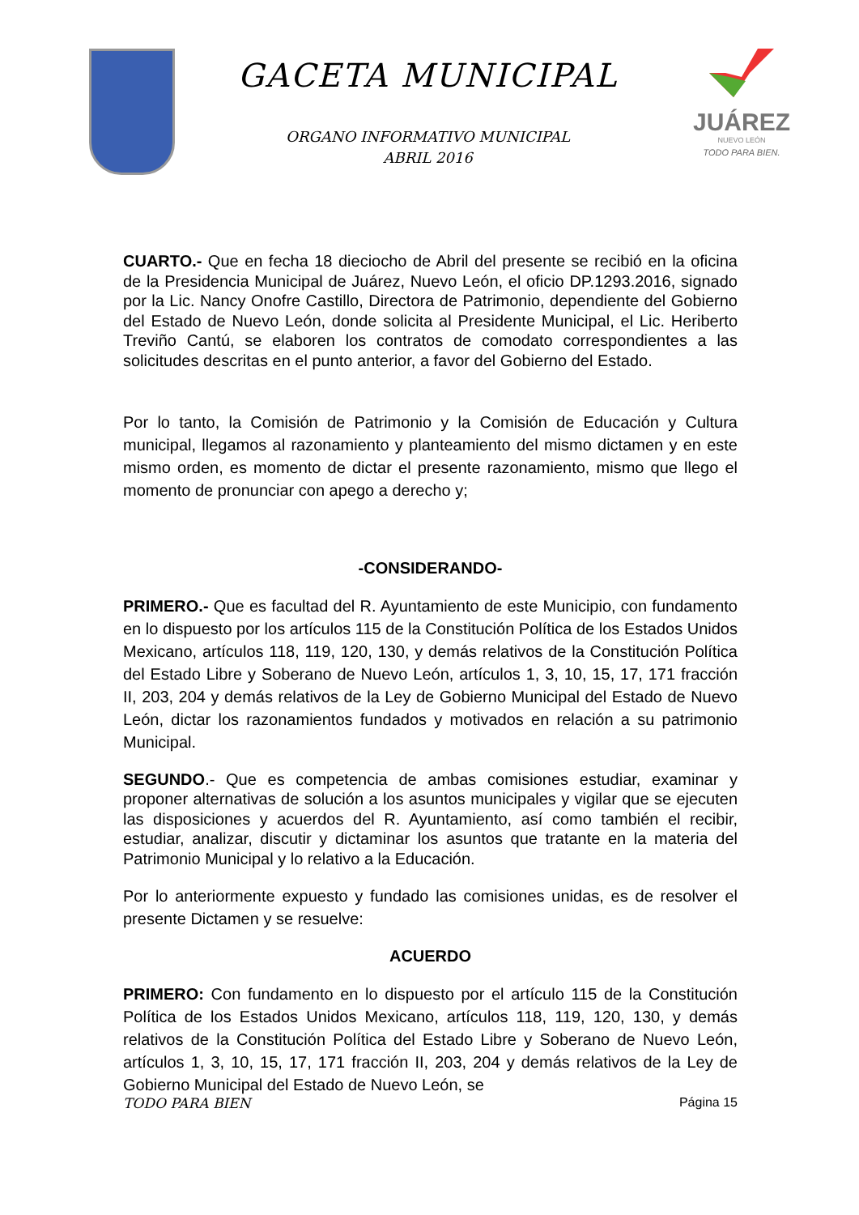GACETA MUNICIPAL
ORGANO INFORMATIVO MUNICIPAL
ABRIL 2016
JUÁREZ
NUEVO LEÓN
TODO PARA BIEN.
CUARTO.- Que en fecha 18 dieciocho de Abril del presente se recibió en la oficina de la Presidencia Municipal de Juárez, Nuevo León, el oficio DP.1293.2016, signado por la Lic. Nancy Onofre Castillo, Directora de Patrimonio, dependiente del Gobierno del Estado de Nuevo León, donde solicita al Presidente Municipal, el Lic. Heriberto Treviño Cantú, se elaboren los contratos de comodato correspondientes a las solicitudes descritas en el punto anterior, a favor del Gobierno del Estado.
Por lo tanto, la Comisión de Patrimonio y la Comisión de Educación y Cultura municipal, llegamos al razonamiento y planteamiento del mismo dictamen y en este mismo orden, es momento de dictar el presente razonamiento, mismo que llego el momento de pronunciar con apego a derecho y;
-CONSIDERANDO-
PRIMERO.- Que es facultad del R. Ayuntamiento de este Municipio, con fundamento en lo dispuesto por los artículos 115 de la Constitución Política de los Estados Unidos Mexicano, artículos 118, 119, 120, 130, y demás relativos de la Constitución Política del Estado Libre y Soberano de Nuevo León, artículos 1, 3, 10, 15, 17, 171 fracción II, 203, 204 y demás relativos de la Ley de Gobierno Municipal del Estado de Nuevo León, dictar los razonamientos fundados y motivados en relación a su patrimonio Municipal.
SEGUNDO.- Que es competencia de ambas comisiones estudiar, examinar y proponer alternativas de solución a los asuntos municipales y vigilar que se ejecuten las disposiciones y acuerdos del R. Ayuntamiento, así como también el recibir, estudiar, analizar, discutir y dictaminar los asuntos que tratante en la materia del Patrimonio Municipal y lo relativo a la Educación.
Por lo anteriormente expuesto y fundado las comisiones unidas, es de resolver el presente Dictamen y se resuelve:
ACUERDO
PRIMERO: Con fundamento en lo dispuesto por el artículo 115 de la Constitución Política de los Estados Unidos Mexicano, artículos 118, 119, 120, 130, y demás relativos de la Constitución Política del Estado Libre y Soberano de Nuevo León, artículos 1, 3, 10, 15, 17, 171 fracción II, 203, 204 y demás relativos de la Ley de Gobierno Municipal del Estado de Nuevo León, se
TODO PARA BIEN Página 15